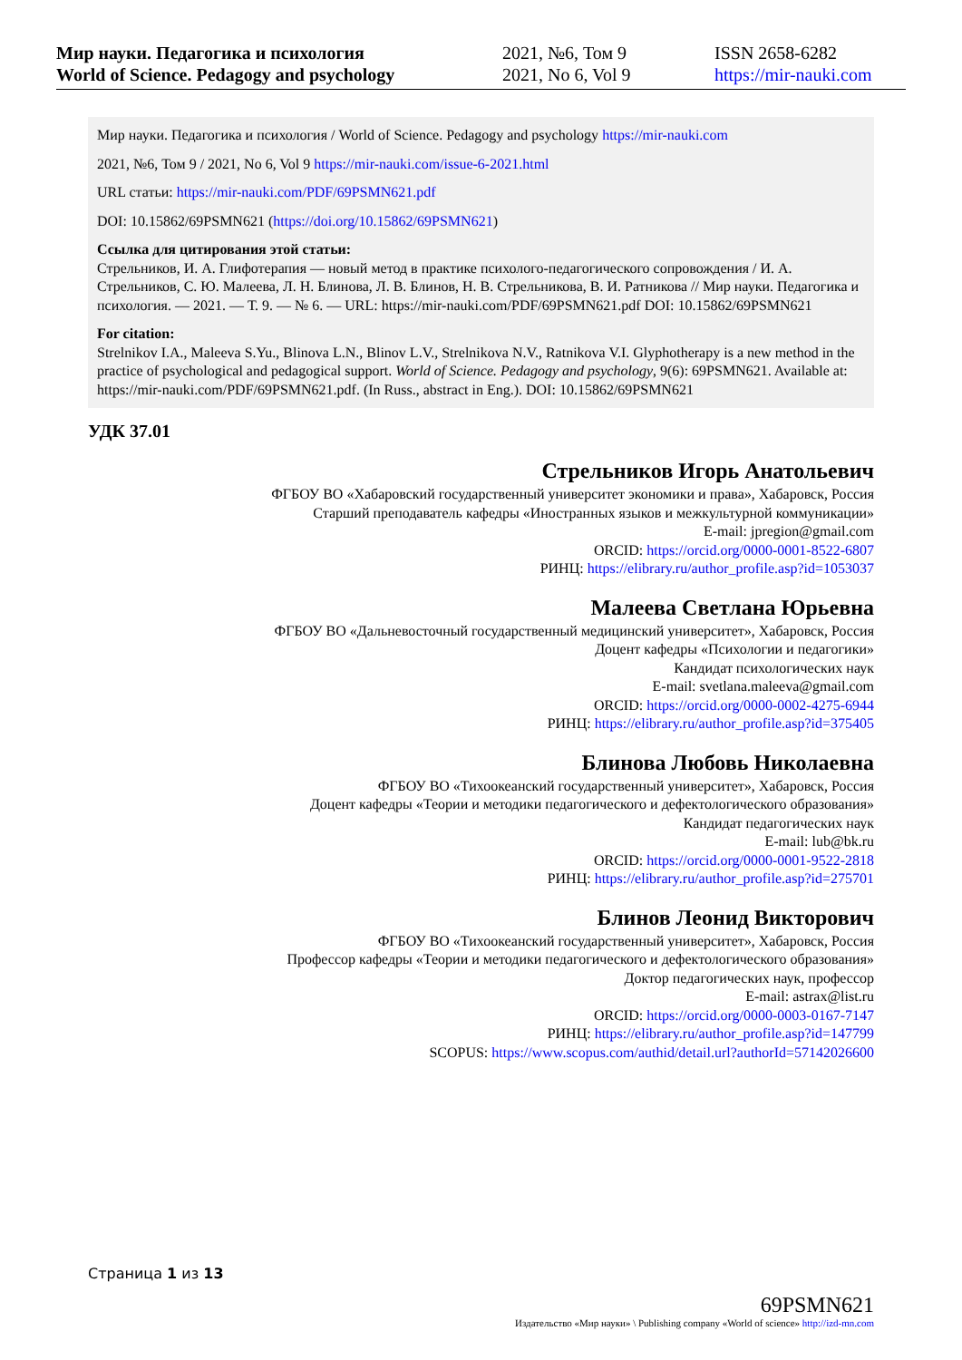Мир науки. Педагогика и психология
World of Science. Pedagogy and psychology
2021, №6, Том 9
2021, No 6, Vol 9
ISSN 2658-6282
https://mir-nauki.com
Мир науки. Педагогика и психология / World of Science. Pedagogy and psychology https://mir-nauki.com
2021, №6, Том 9 / 2021, No 6, Vol 9 https://mir-nauki.com/issue-6-2021.html
URL статьи: https://mir-nauki.com/PDF/69PSMN621.pdf
DOI: 10.15862/69PSMN621 (https://doi.org/10.15862/69PSMN621)
Ссылка для цитирования этой статьи:
Стрельников, И. А. Глифотерапия — новый метод в практике психолого-педагогического сопровождения / И. А. Стрельников, С. Ю. Малеева, Л. Н. Блинова, Л. В. Блинов, Н. В. Стрельникова, В. И. Ратникова // Мир науки. Педагогика и психология. — 2021. — Т. 9. — № 6. — URL: https://mir-nauki.com/PDF/69PSMN621.pdf DOI: 10.15862/69PSMN621
For citation:
Strelnikov I.A., Maleeva S.Yu., Blinova L.N., Blinov L.V., Strelnikova N.V., Ratnikova V.I. Glyphotherapy is a new method in the practice of psychological and pedagogical support. World of Science. Pedagogy and psychology, 9(6): 69PSMN621. Available at: https://mir-nauki.com/PDF/69PSMN621.pdf. (In Russ., abstract in Eng.). DOI: 10.15862/69PSMN621
УДК 37.01
Стрельников Игорь Анатольевич
ФГБОУ ВО «Хабаровский государственный университет экономики и права», Хабаровск, Россия
Старший преподаватель кафедры «Иностранных языков и межкультурной коммуникации»
E-mail: jpregion@gmail.com
ORCID: https://orcid.org/0000-0001-8522-6807
РИНЦ: https://elibrary.ru/author_profile.asp?id=1053037
Малеева Светлана Юрьевна
ФГБОУ ВО «Дальневосточный государственный медицинский университет», Хабаровск, Россия
Доцент кафедры «Психологии и педагогики»
Кандидат психологических наук
E-mail: svetlana.maleeva@gmail.com
ORCID: https://orcid.org/0000-0002-4275-6944
РИНЦ: https://elibrary.ru/author_profile.asp?id=375405
Блинова Любовь Николаевна
ФГБОУ ВО «Тихоокеанский государственный университет», Хабаровск, Россия
Доцент кафедры «Теории и методики педагогического и дефектологического образования»
Кандидат педагогических наук
E-mail: lub@bk.ru
ORCID: https://orcid.org/0000-0001-9522-2818
РИНЦ: https://elibrary.ru/author_profile.asp?id=275701
Блинов Леонид Викторович
ФГБОУ ВО «Тихоокеанский государственный университет», Хабаровск, Россия
Профессор кафедры «Теории и методики педагогического и дефектологического образования»
Доктор педагогических наук, профессор
E-mail: astrax@list.ru
ORCID: https://orcid.org/0000-0003-0167-7147
РИНЦ: https://elibrary.ru/author_profile.asp?id=147799
SCOPUS: https://www.scopus.com/authid/detail.url?authorId=57142026600
Страница 1 из 13
69PSMN621
Издательство «Мир науки» \ Publishing company «World of science» http://izd-mn.com